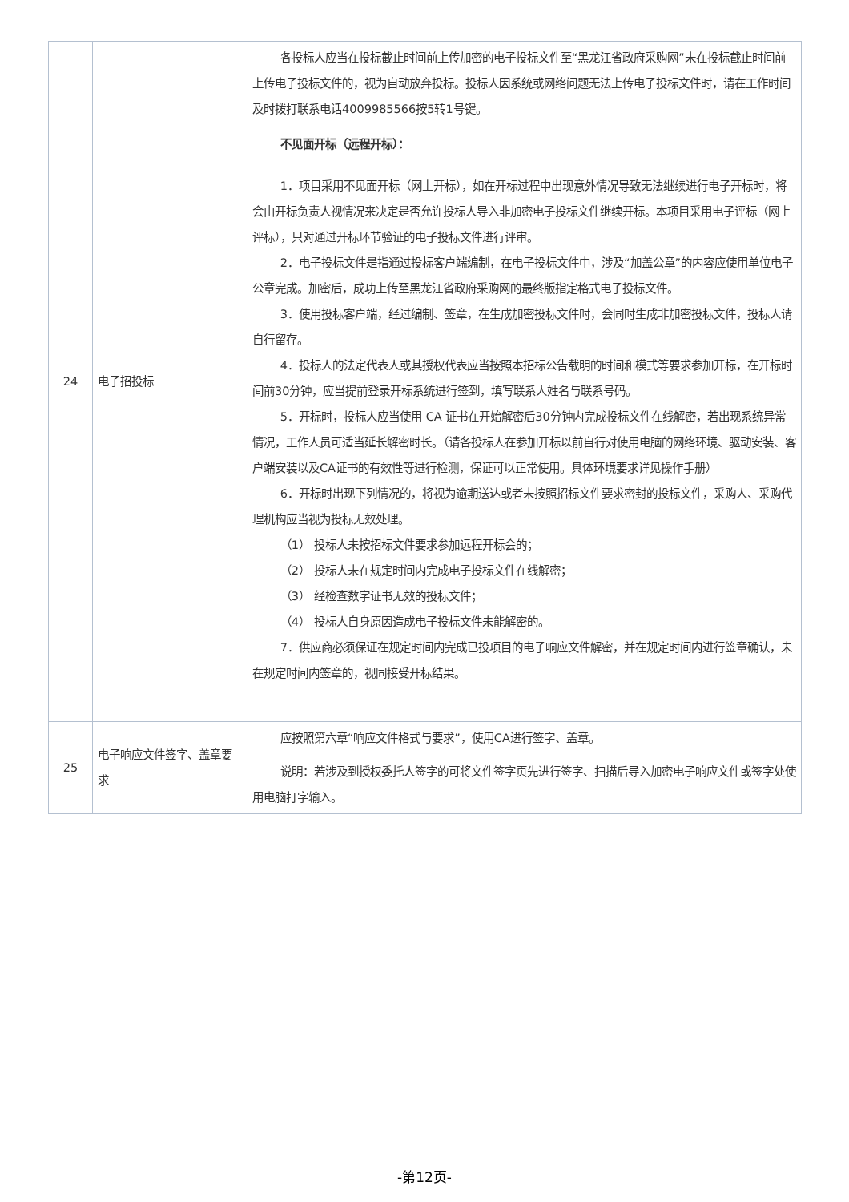| 24 | 电子招投标 | 各投标人应当在投标截止时间前上传加密的电子投标文件至“黑龙江省政府采购网”未在投标截止时间前上传电子投标文件的，视为自动放弃投标。投标人因系统或网络问题无法上传电子投标文件时，请在工作时间及时拨打联系电话4009985566按5转1号键。 不见面开标（远程开标）： 1．项目采用不见面开标（网上开标），如在开标过程中出现意外情况导致无法继续进行电子开标时，将会由开标负责人视情况来决定是否允许投标人导入非加密电子投标文件继续开标。本项目采用电子评标（网上评标），只对通过开标环节验证的电子投标文件进行评审。 2．电子投标文件是指通过投标客户端编制，在电子投标文件中，涉及“加盖公章”的内容应使用单位电子公章完成。加密后，成功上传至黑龙江省政府采购网的最终版指定格式电子投标文件。 3．使用投标客户端，经过编制、签章，在生成加密投标文件时，会同时生成非加密投标文件，投标人请自行留存。 4．投标人的法定代表人或其授权代表应当按照本招标公告载明的时间和模式等要求参加开标，在开标时间前30分钟，应当提前登录开标系统进行签到，填写联系人姓名与联系号码。 5．开标时，投标人应当使用 CA 证书在开始解密后30分钟内完成投标文件在线解密，若出现系统异常情况，工作人员可适当延长解密时长。（请各投标人在参加开标以前自行对使用电脑的网络环境、驱动安装、客户端安装以及CA证书的有效性等进行检测，保证可以正常使用。具体环境要求详见操作手册） 6．开标时出现下列情况的，将视为逾期送达或者未按照招标文件要求密封的投标文件，采购人、采购代理机构应当视为投标无效处理。 （1） 投标人未按招标文件要求参加远程开标会的； （2） 投标人未在规定时间内完成电子投标文件在线解密； （3） 经检查数字证书无效的投标文件； （4） 投标人自身原因造成电子投标文件未能解密的。 7．供应商必须保证在规定时间内完成已投项目的电子响应文件解密，并在规定时间内进行签章确认，未在规定时间内签章的，视同接受开标结果。 |
| 25 | 电子响应文件签字、盖章要求 | 应按照第六章“响应文件格式与要求”，使用CA进行签字、盖章。 说明：若涉及到授权委托人签字的可将文件签字页先进行签字、扫描后导入加密电子响应文件或签字处使用电脑打字输入。 |
-第12页-